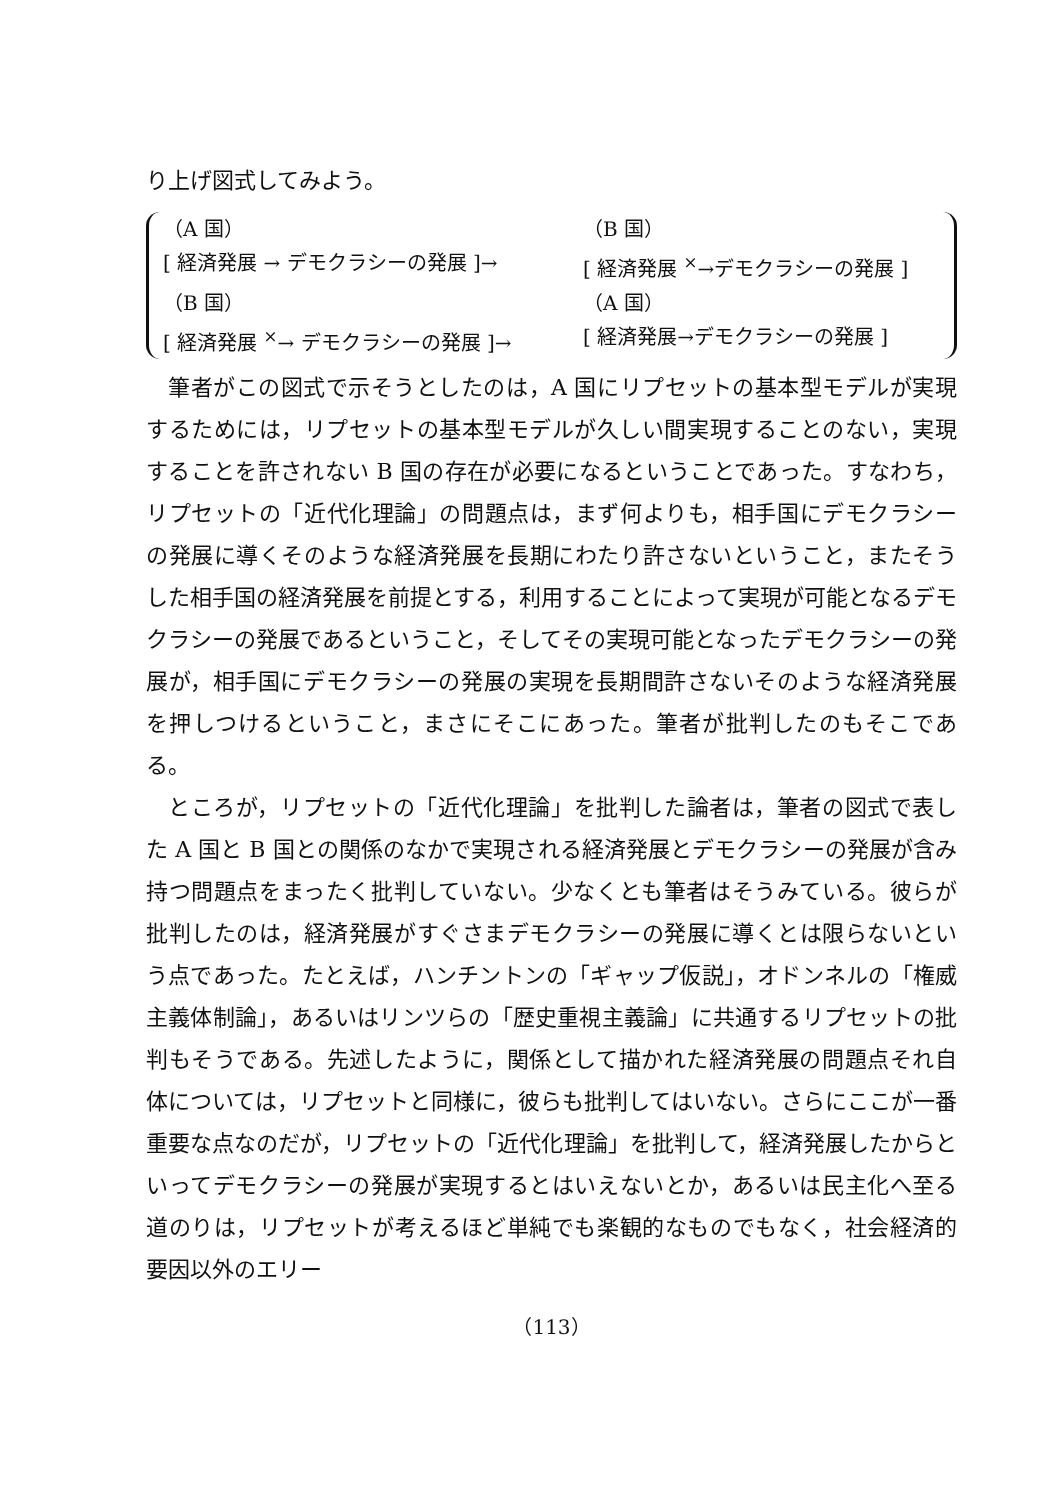り上げ図式してみよう。
（A 国） （B 国）
[ 経済発展 → デモクラシーの発展 ]→ [ 経済発展 <sup>×</sup>→デモクラシーの発展 ]
（B 国） （A 国）
[ 経済発展 <sup>×</sup>→ デモクラシーの発展 ]→ [ 経済発展→デモクラシーの発展 ]
筆者がこの図式で示そうとしたのは，A 国にリプセットの基本型モデルが実現するためには，リプセットの基本型モデルが久しい間実現することのない，実現することを許されない B 国の存在が必要になるということであった。すなわち，リプセットの「近代化理論」の問題点は，まず何よりも，相手国にデモクラシーの発展に導くそのような経済発展を長期にわたり許さないということ，またそうした相手国の経済発展を前提とする，利用することによって実現が可能となるデモクラシーの発展であるということ，そしてその実現可能となったデモクラシーの発展が，相手国にデモクラシーの発展の実現を長期間許さないそのような経済発展を押しつけるということ，まさにそこにあった。筆者が批判したのもそこである。
ところが，リプセットの「近代化理論」を批判した論者は，筆者の図式で表した A 国と B 国との関係のなかで実現される経済発展とデモクラシーの発展が含み持つ問題点をまったく批判していない。少なくとも筆者はそうみている。彼らが批判したのは，経済発展がすぐさまデモクラシーの発展に導くとは限らないという点であった。たとえば，ハンチントンの「ギャップ仮説」，オドンネルの「権威主義体制論」，あるいはリンツらの「歴史重視主義論」に共通するリプセットの批判もそうである。先述したように，関係として描かれた経済発展の問題点それ自体については，リプセットと同様に，彼らも批判してはいない。さらにここが一番重要な点なのだが，リプセットの「近代化理論」を批判して，経済発展したからといってデモクラシーの発展が実現するとはいえないとか，あるいは民主化へ至る道のりは，リプセットが考えるほど単純でも楽観的なものでもなく，社会経済的要因以外のエリー
（113）